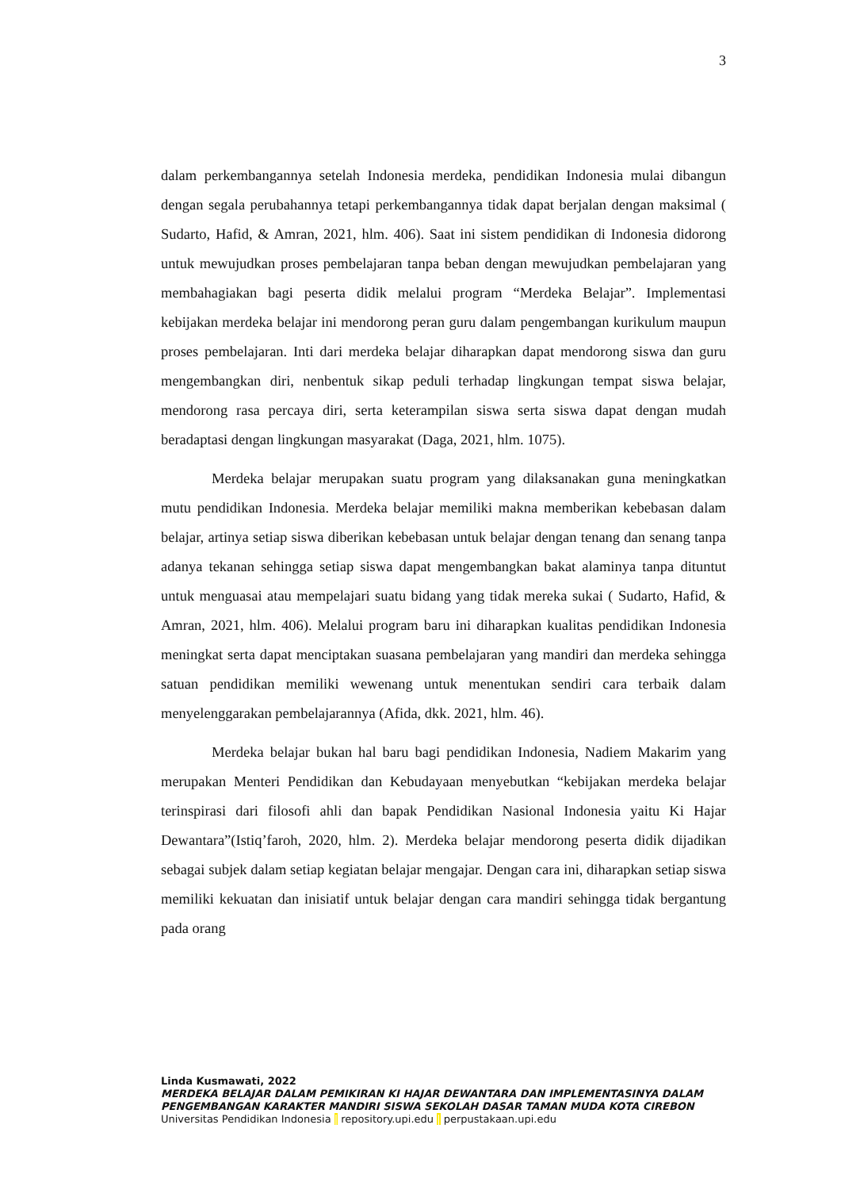3
dalam perkembangannya setelah Indonesia merdeka, pendidikan Indonesia mulai dibangun dengan segala perubahannya tetapi perkembangannya tidak dapat berjalan dengan maksimal ( Sudarto, Hafid, & Amran, 2021, hlm. 406). Saat ini sistem pendidikan di Indonesia didorong untuk mewujudkan proses pembelajaran tanpa beban dengan mewujudkan pembelajaran yang membahagiakan bagi peserta didik melalui program “Merdeka Belajar”. Implementasi kebijakan merdeka belajar ini mendorong peran guru dalam pengembangan kurikulum maupun proses pembelajaran. Inti dari merdeka belajar diharapkan dapat mendorong siswa dan guru mengembangkan diri, nenbentuk sikap peduli terhadap lingkungan tempat siswa belajar, mendorong rasa percaya diri, serta keterampilan siswa serta siswa dapat dengan mudah beradaptasi dengan lingkungan masyarakat (Daga, 2021, hlm. 1075).
Merdeka belajar merupakan suatu program yang dilaksanakan guna meningkatkan mutu pendidikan Indonesia. Merdeka belajar memiliki makna memberikan kebebasan dalam belajar, artinya setiap siswa diberikan kebebasan untuk belajar dengan tenang dan senang tanpa adanya tekanan sehingga setiap siswa dapat mengembangkan bakat alaminya tanpa dituntut untuk menguasai atau mempelajari suatu bidang yang tidak mereka sukai ( Sudarto, Hafid, & Amran, 2021, hlm. 406). Melalui program baru ini diharapkan kualitas pendidikan Indonesia meningkat serta dapat menciptakan suasana pembelajaran yang mandiri dan merdeka sehingga satuan pendidikan memiliki wewenang untuk menentukan sendiri cara terbaik dalam menyelenggarakan pembelajarannya (Afida, dkk. 2021, hlm. 46).
Merdeka belajar bukan hal baru bagi pendidikan Indonesia, Nadiem Makarim yang merupakan Menteri Pendidikan dan Kebudayaan menyebutkan “kebijakan merdeka belajar terinspirasi dari filosofi ahli dan bapak Pendidikan Nasional Indonesia yaitu Ki Hajar Dewantara”(Istiq’faroh, 2020, hlm. 2). Merdeka belajar mendorong peserta didik dijadikan sebagai subjek dalam setiap kegiatan belajar mengajar. Dengan cara ini, diharapkan setiap siswa memiliki kekuatan dan inisiatif untuk belajar dengan cara mandiri sehingga tidak bergantung pada orang
Linda Kusmawati, 2022
MERDEKA BELAJAR DALAM PEMIKIRAN KI HAJAR DEWANTARA DAN IMPLEMENTASINYA DALAM PENGEMBANGAN KARAKTER MANDIRI SISWA SEKOLAH DASAR TAMAN MUDA KOTA CIREBON
Universitas Pendidikan Indonesia | repository.upi.edu | perpustakaan.upi.edu